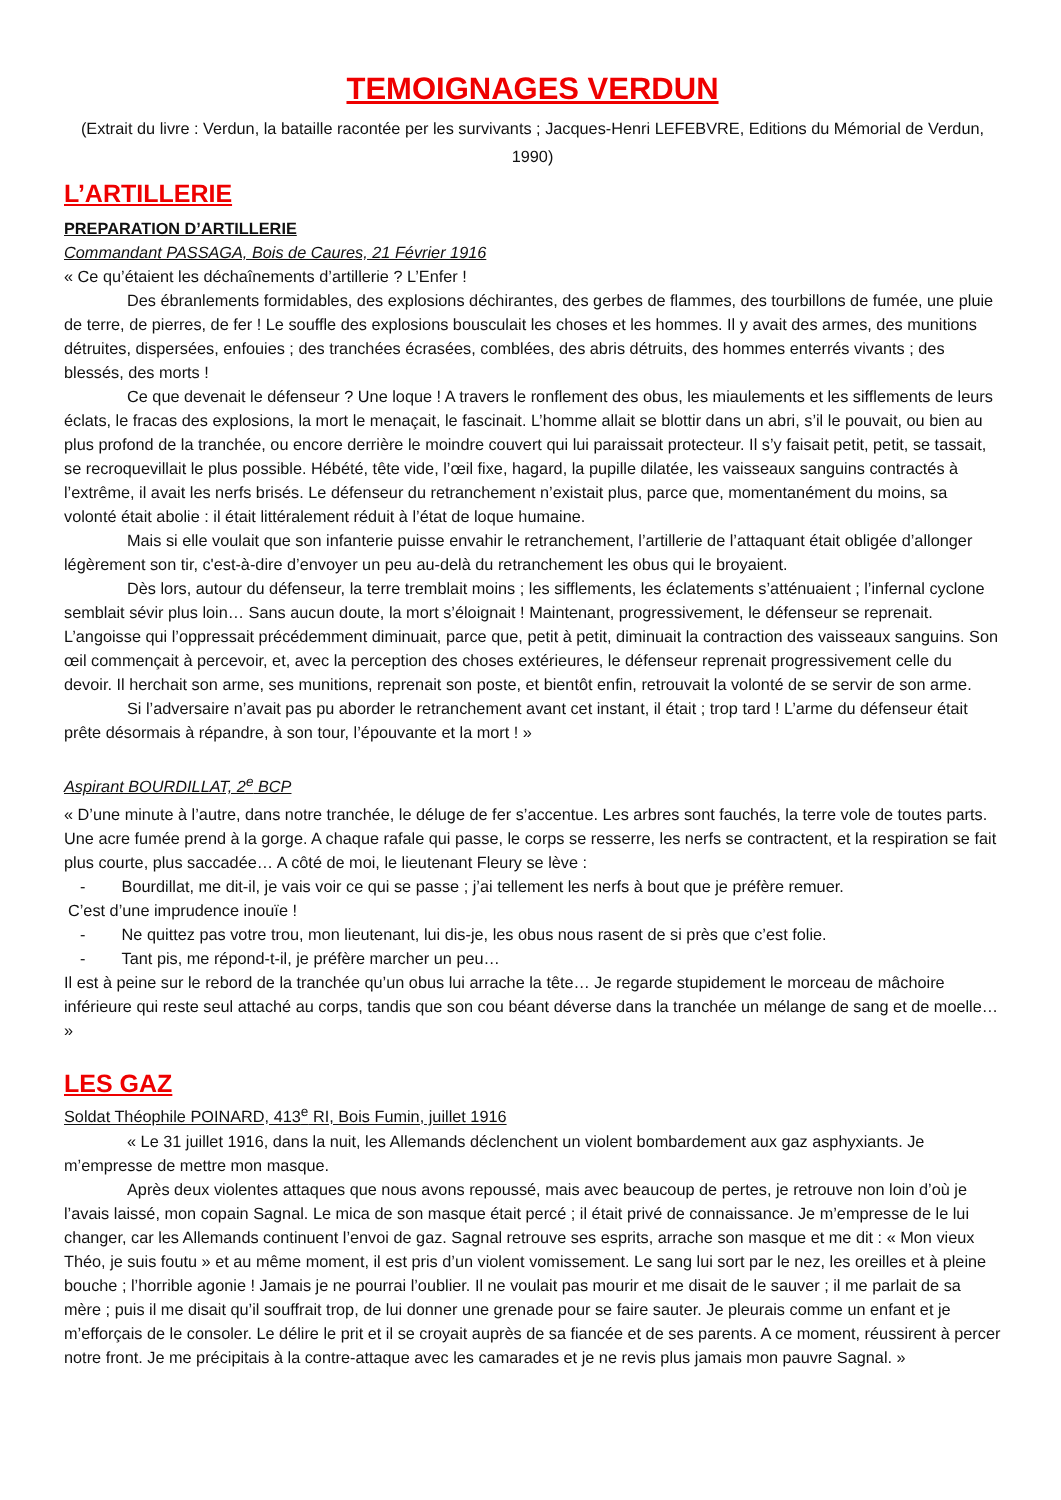TEMOIGNAGES VERDUN
(Extrait du livre : Verdun, la bataille racontée per les survivants ; Jacques-Henri LEFEBVRE, Editions du Mémorial de Verdun, 1990)
L’ARTILLERIE
PREPARATION D’ARTILLERIE
Commandant PASSAGA, Bois de Caures, 21 Février 1916
« Ce qu’étaient les déchaînements d’artillerie ? L’Enfer !
Des ébranlements formidables, des explosions déchirantes, des gerbes de flammes, des tourbillons de fumée, une pluie de terre, de pierres, de fer ! Le souffle des explosions bousculait les choses et les hommes. Il y avait des armes, des munitions détruites, dispersées, enfouies ; des tranchées écrasées, comblées, des abris détruits, des hommes enterrés vivants ; des blessés, des morts !
Ce que devenait le défenseur ? Une loque ! A travers le ronflement des obus, les miaulements et les sifflements de leurs éclats, le fracas des explosions, la mort le menaçait, le fascinait. L’homme allait se blottir dans un abri, s’il le pouvait, ou bien au plus profond de la tranchée, ou encore derrière le moindre couvert qui lui paraissait protecteur. Il s’y faisait petit, petit, se tassait, se recroquevillait le plus possible. Hébété, tête vide, l’œil fixe, hagard, la pupille dilatée, les vaisseaux sanguins contractés à l’extrême, il avait les nerfs brisés. Le défenseur du retranchement n’existait plus, parce que, momentanément du moins, sa volonté était abolie : il était littéralement réduit à l’état de loque humaine.
Mais si elle voulait que son infanterie puisse envahir le retranchement, l’artillerie de l’attaquant était obligée d’allonger légèrement son tir, c'est-à-dire d’envoyer un peu au-delà du retranchement les obus qui le broyaient.
Dès lors, autour du défenseur, la terre tremblait moins ; les sifflements, les éclatements s’atténuaient ; l’infernal cyclone semblait sévir plus loin… Sans aucun doute, la mort s’éloignait ! Maintenant, progressivement, le défenseur se reprenait. L’angoisse qui l’oppressait précédemment diminuait, parce que, petit à petit, diminuait la contraction des vaisseaux sanguins. Son œil commençait à percevoir, et, avec la perception des choses extérieures, le défenseur reprenait progressivement celle du devoir. Il herchait son arme, ses munitions, reprenait son poste, et bientôt enfin, retrouvait la volonté de se servir de son arme.
Si l’adversaire n’avait pas pu aborder le retranchement avant cet instant, il était ; trop tard ! L’arme du défenseur était prête désormais à répandre, à son tour, l’épouvante et la mort ! »
Aspirant BOURDILLAT, 2<sup>e</sup> BCP
« D’une minute à l’autre, dans notre tranchée, le déluge de fer s’accentue. Les arbres sont fauchés, la terre vole de toutes parts. Une acre fumée prend à la gorge. A chaque rafale qui passe, le corps se resserre, les nerfs se contractent, et la respiration se fait plus courte, plus saccadée… A côté de moi, le lieutenant Fleury se lève :
- Bourdillat, me dit-il, je vais voir ce qui se passe ; j’ai tellement les nerfs à bout que je préfère remuer.
C’est d’une imprudence inouïe !
- Ne quittez pas votre trou, mon lieutenant, lui dis-je, les obus nous rasent de si près que c’est folie.
- Tant pis, me répond-t-il, je préfère marcher un peu…
Il est à peine sur le rebord de la tranchée qu’un obus lui arrache la tête… Je regarde stupidement le morceau de mâchoire inférieure qui reste seul attaché au corps, tandis que son cou béant déverse dans la tranchée un mélange de sang et de moelle… »
LES GAZ
Soldat Théophile POINARD, 413<sup>e</sup> RI, Bois Fumin, juillet 1916
« Le 31 juillet 1916, dans la nuit, les Allemands déclenchent un violent bombardement aux gaz asphyxiants. Je m’empresse de mettre mon masque.
Après deux violentes attaques que nous avons repoussé, mais avec beaucoup de pertes, je retrouve non loin d’où je l’avais laissé, mon copain Sagnal. Le mica de son masque était percé ; il était privé de connaissance. Je m’empresse de le lui changer, car les Allemands continuent l’envoi de gaz. Sagnal retrouve ses esprits, arrache son masque et me dit : « Mon vieux Théo, je suis foutu » et au même moment, il est pris d’un violent vomissement. Le sang lui sort par le nez, les oreilles et à pleine bouche ; l’horrible agonie ! Jamais je ne pourrai l’oublier. Il ne voulait pas mourir et me disait de le sauver ; il me parlait de sa mère ; puis il me disait qu’il souffrait trop, de lui donner une grenade pour se faire sauter. Je pleurais comme un enfant et je m’efforçais de le consoler. Le délire le prit et il se croyait auprès de sa fiancée et de ses parents. A ce moment, réussirent à percer notre front. Je me précipitais à la contre-attaque avec les camarades et je ne revis plus jamais mon pauvre Sagnal. »